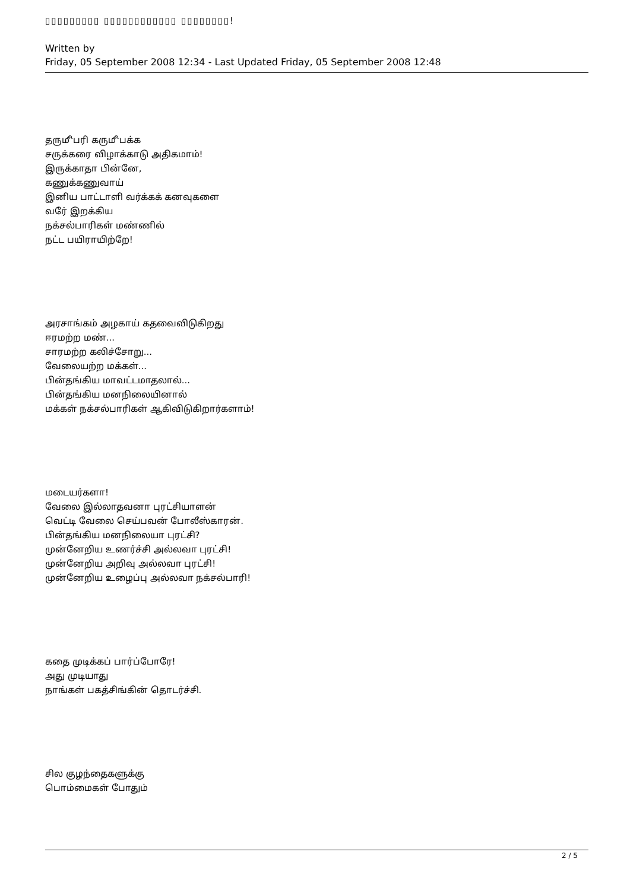▯▯▯▯▯▯▯▯▯ ▯▯▯▯▯▯▯▯▯▯▯▯ ▯▯▯▯▯▯▯▯!
Written by
Friday, 05 September 2008 12:34 - Last Updated Friday, 05 September 2008 12:48
தரு௴பரி கரு௴பக்க
சருக்கரை விழாக்காடு அதிகமாம்!
இருக்காதா பின்னே,
கணுக்கணுவாய்
இனிய பாட்டாளி வர்க்கக் கனவுகளை
வரே் இறக்கிய
நக்சல்பாரிகள் மண்ணில்
நட்ட பயிராயிற்றே!
அரசாங்கம் அழகாய் கதவைவிடுகிறது
ஈரமற்ற மண்...
சாரமற்ற கலிச்சோறு...
வேலையற்ற மக்கள்...
பின்தங்கிய மாவட்டமாதலால்...
பின்தங்கிய மனநிலையினால்
மக்கள் நக்சல்பாரிகள் ஆகிவிடுகிறார்களாம்!
மடையர்களா!
வேலை இல்லாதவனா புரட்சியாளன்
வெட்டி வேலை செய்பவன் போலீஸ்காரன்.
பின்தங்கிய மனநிலையா புரட்சி?
முன்னேறிய உணர்ச்சி அல்லவா புரட்சி!
முன்னேறிய அறிவு அல்லவா புரட்சி!
முன்னேறிய உழைப்பு அல்லவா நக்சல்பாரி!
கதை முடிக்கப் பார்ப்போரே!
அது முடியாது
நாங்கள் பகத்சிங்கின் தொடர்ச்சி.
சில குழந்தைகளுக்கு
பொம்மைகள் போதும்
2 / 5